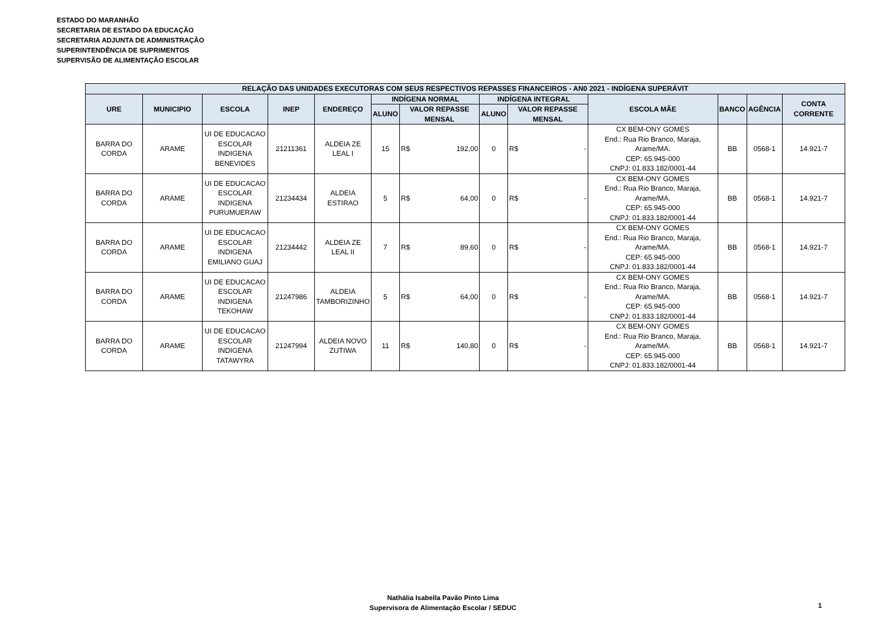ESTADO DO MARANHÃO
SECRETARIA DE ESTADO DA EDUCAÇÃO
SECRETARIA ADJUNTA DE ADMINISTRAÇÃO
SUPERINTENDÊNCIA DE SUPRIMENTOS
SUPERVISÃO DE ALIMENTAÇÃO ESCOLAR
| RELAÇÃO DAS UNIDADES EXECUTORAS COM SEUS RESPECTIVOS REPASSES FINANCEIROS - AN0 2021 - INDÍGENA SUPERÁVIT | | | | | | | | | | | | |
| --- | --- | --- | --- | --- | --- | --- | --- | --- | --- | --- | --- | --- |
| URE | MUNICIPIO | ESCOLA | INEP | ENDEREÇO | INDÍGENA NORMAL | | INDÍGENA INTEGRAL | | ESCOLA MÃE | BANCO | AGÊNCIA | CONTA CORRENTE |
| | | | | | ALUNO | VALOR REPASSE MENSAL | ALUNO | VALOR REPASSE MENSAL | | | | |
| BARRA DO CORDA | ARAME | UI DE EDUCACAO ESCOLAR INDIGENA BENEVIDES | 21211361 | ALDEIA ZE LEAL I | 15 | R$ 192,00 | 0 | R$ - | CX BEM-ONY GOMES End.: Rua Rio Branco, Maraja, Arame/MA. CEP: 65.945-000 CNPJ: 01.833.182/0001-44 | BB | 0568-1 | 14.921-7 |
| BARRA DO CORDA | ARAME | UI DE EDUCACAO ESCOLAR INDIGENA PURUMUERAW | 21234434 | ALDEIA ESTIRAO | 5 | R$ 64,00 | 0 | R$ - | CX BEM-ONY GOMES End.: Rua Rio Branco, Maraja, Arame/MA. CEP: 65.945-000 CNPJ: 01.833.182/0001-44 | BB | 0568-1 | 14.921-7 |
| BARRA DO CORDA | ARAME | UI DE EDUCACAO ESCOLAR INDIGENA EMILIANO GUAJ | 21234442 | ALDEIA ZE LEAL II | 7 | R$ 89,60 | 0 | R$ - | CX BEM-ONY GOMES End.: Rua Rio Branco, Maraja, Arame/MA. CEP: 65.945-000 CNPJ: 01.833.182/0001-44 | BB | 0568-1 | 14.921-7 |
| BARRA DO CORDA | ARAME | UI DE EDUCACAO ESCOLAR INDIGENA TEKOHAW | 21247986 | ALDEIA TAMBORIZINHO | 5 | R$ 64,00 | 0 | R$ - | CX BEM-ONY GOMES End.: Rua Rio Branco, Maraja, Arame/MA. CEP: 65.945-000 CNPJ: 01.833.182/0001-44 | BB | 0568-1 | 14.921-7 |
| BARRA DO CORDA | ARAME | UI DE EDUCACAO ESCOLAR INDIGENA TATAWYRA | 21247994 | ALDEIA NOVO ZUTIWA | 11 | R$ 140,80 | 0 | R$ - | CX BEM-ONY GOMES End.: Rua Rio Branco, Maraja, Arame/MA. CEP: 65.945-000 CNPJ: 01.833.182/0001-44 | BB | 0568-1 | 14.921-7 |
Nathália Isabella Pavão Pinto Lima
Supervisora de Alimentação Escolar / SEDUC
1